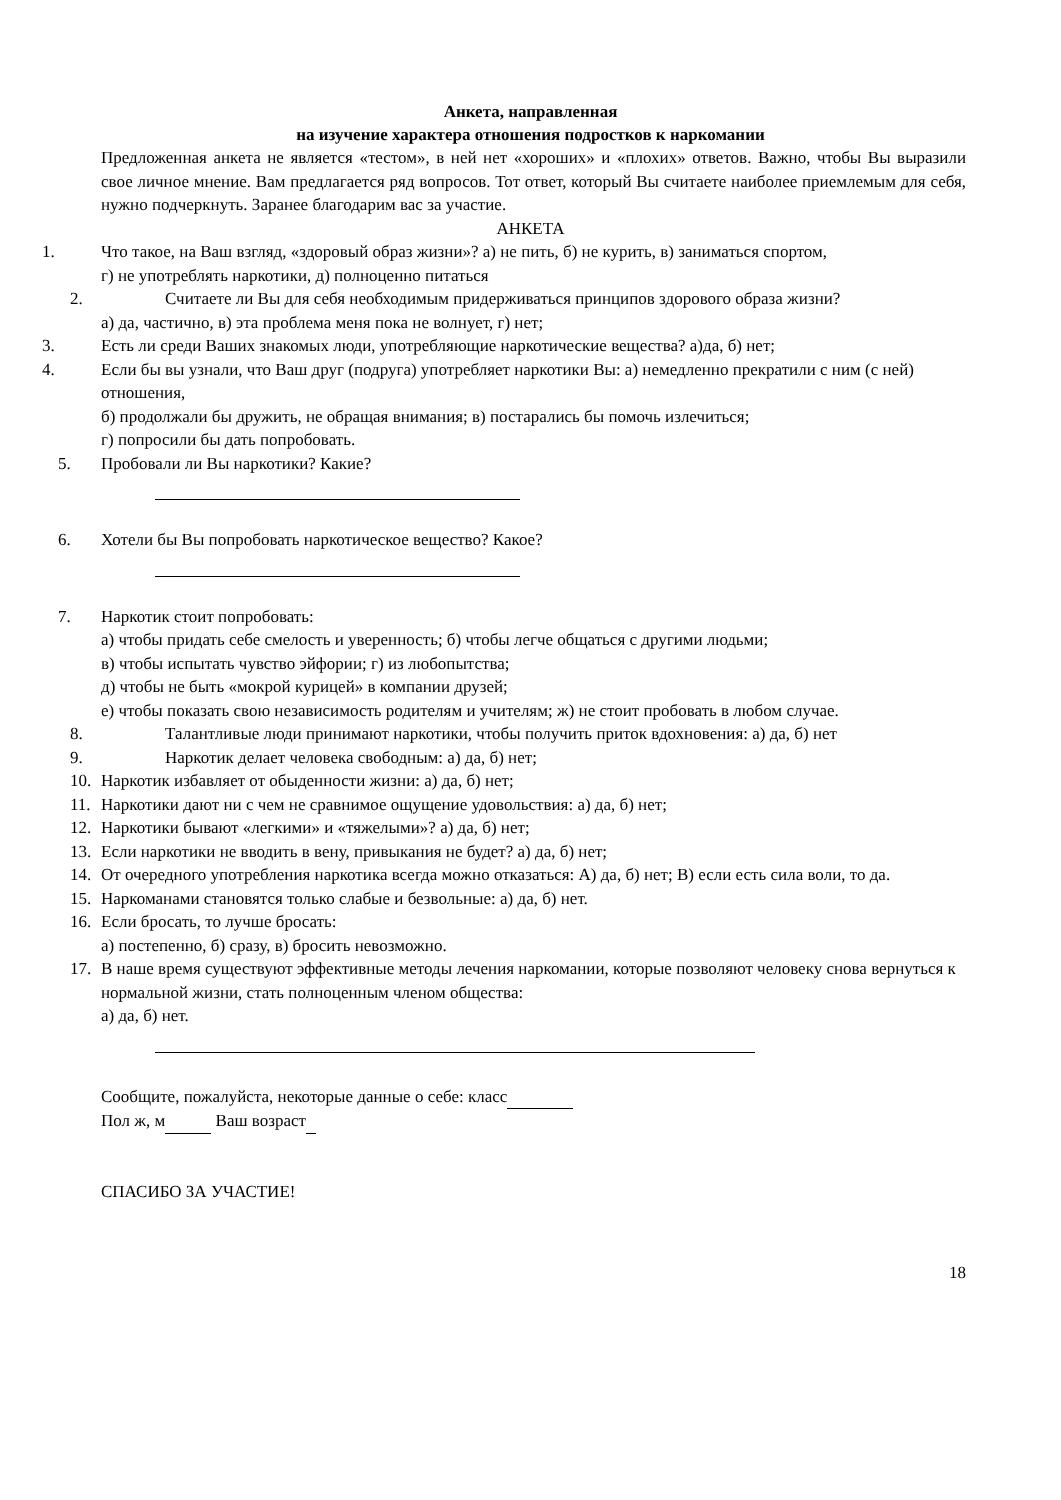Анкета, направленная
на изучение характера отношения подростков к наркомании
Предложенная анкета не является «тестом», в ней нет «хороших» и «плохих» ответов. Важно, чтобы Вы выразили свое личное мнение. Вам предлагается ряд вопросов. Тот ответ, который Вы считаете наиболее приемлемым для себя, нужно подчеркнуть. Заранее благодарим вас за участие.
АНКЕТА
1. Что такое, на Ваш взгляд, «здоровый образ жизни»? а) не пить, б) не курить, в) заниматься спортом,
г) не употреблять наркотики, д) полноценно питаться
2. Считаете ли Вы для себя необходимым придерживаться принципов здорового образа жизни?
а) да, частично, в) эта проблема меня пока не волнует, г) нет;
3. Есть ли среди Ваших знакомых люди, употребляющие наркотические вещества? а)да, б) нет;
4. Если бы вы узнали, что Ваш друг (подруга) употребляет наркотики Вы: а) немедленно прекратили с ним (с ней) отношения,
б) продолжали бы дружить, не обращая внимания; в) постарались бы помочь излечиться;
г) попросили бы дать попробовать.
5. Пробовали ли Вы наркотики? Какие?
6. Хотели бы Вы попробовать наркотическое вещество? Какое?
7. Наркотик стоит попробовать:
а) чтобы придать себе смелость и уверенность; б) чтобы легче общаться с другими людьми;
в) чтобы испытать чувство эйфории; г) из любопытства;
д) чтобы не быть «мокрой курицей» в компании друзей;
е) чтобы показать свою независимость родителям и учителям; ж) не стоит пробовать в любом случае.
8. Талантливые люди принимают наркотики, чтобы получить приток вдохновения: а) да, б) нет
9. Наркотик делает человека свободным: а) да, б) нет;
10. Наркотик избавляет от обыденности жизни: а) да, б) нет;
11. Наркотики дают ни с чем не сравнимое ощущение удовольствия: а) да, б) нет;
12. Наркотики бывают «легкими» и «тяжелыми»? а) да, б) нет;
13. Если наркотики не вводить в вену, привыкания не будет? а) да, б) нет;
14. От очередного употребления наркотика всегда можно отказаться: А) да, б) нет; В) если есть сила воли, то да.
15. Наркоманами становятся только слабые и безвольные: а) да, б) нет.
16. Если бросать, то лучше бросать:
а) постепенно, б) сразу, в) бросить невозможно.
17. В наше время существуют эффективные методы лечения наркомании, которые позволяют человеку снова вернуться к нормальной жизни, стать полноценным членом общества:
а) да, б) нет.
Сообщите, пожалуйста, некоторые данные о себе: класс
Пол ж, м Ваш возраст
СПАСИБО ЗА УЧАСТИЕ!
18